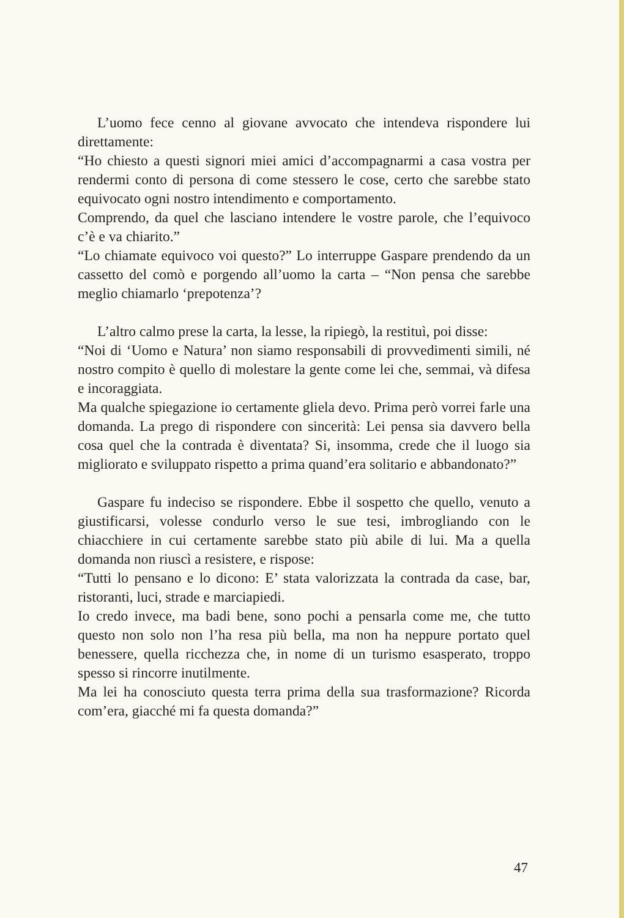L’uomo fece cenno al giovane avvocato che intendeva rispondere lui direttamente:
“Ho chiesto a questi signori miei amici d’accompagnarmi a casa vostra per rendermi conto di persona di come stessero le cose, certo che sarebbe stato equivocato ogni nostro intendimento e comportamento.
Comprendo, da quel che lasciano intendere le vostre parole, che l’equivoco c’è e va chiarito.”
“Lo chiamate equivoco voi questo?” Lo interruppe Gaspare prendendo da un cassetto del comò e porgendo all’uomo la carta – “Non pensa che sarebbe meglio chiamarlo ‘prepotenza’?
L’altro calmo prese la carta, la lesse, la ripiegò, la restituì, poi disse:
“Noi di ‘Uomo e Natura’ non siamo responsabili di provvedimenti simili, né nostro compito è quello di molestare la gente come lei che, semmai, và difesa e incoraggiata.
Ma qualche spiegazione io certamente gliela devo. Prima però vorrei farle una domanda. La prego di rispondere con sincerità: Lei pensa sia davvero bella cosa quel che la contrada è diventata? Si, insomma, crede che il luogo sia migliorato e sviluppato rispetto a prima quand’era solitario e abbandonato?”
Gaspare fu indeciso se rispondere. Ebbe il sospetto che quello, venuto a giustificarsi, volesse condurlo verso le sue tesi, imbrogliando con le chiacchiere in cui certamente sarebbe stato più abile di lui. Ma a quella domanda non riuscì a resistere, e rispose:
“Tutti lo pensano e lo dicono: E’ stata valorizzata la contrada da case, bar, ristoranti, luci, strade e marciapiedi.
Io credo invece, ma badi bene, sono pochi a pensarla come me, che tutto questo non solo non l’ha resa più bella, ma non ha neppure portato quel benessere, quella ricchezza che, in nome di un turismo esasperato, troppo spesso si rincorre inutilmente.
Ma lei ha conosciuto questa terra prima della sua trasformazione? Ricorda com’era, giacché mi fa questa domanda?”
47